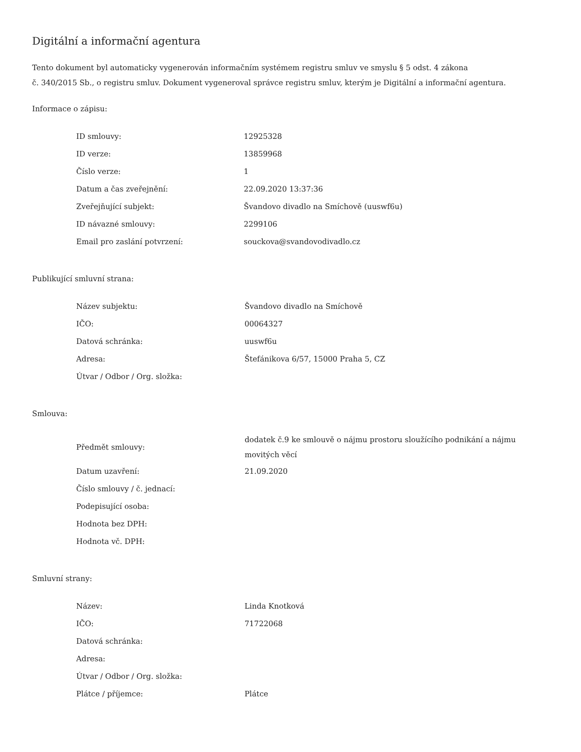Digitální a informační agentura
Tento dokument byl automaticky vygenerován informačním systémem registru smluv ve smyslu § 5 odst. 4 zákona
č. 340/2015 Sb., o registru smluv. Dokument vygeneroval správce registru smluv, kterým je Digitální a informační agentura.
Informace o zápisu:
| ID smlouvy: | 12925328 |
| ID verze: | 13859968 |
| Číslo verze: | 1 |
| Datum a čas zveřejnění: | 22.09.2020 13:37:36 |
| Zveřejňující subjekt: | Švandovo divadlo na Smíchově (uuswf6u) |
| ID návazné smlouvy: | 2299106 |
| Email pro zaslání potvrzení: | souckova@svandovodivadlo.cz |
Publikující smluvní strana:
| Název subjektu: | Švandovo divadlo na Smíchově |
| IČO: | 00064327 |
| Datová schránka: | uuswf6u |
| Adresa: | Štefánikova 6/57, 15000 Praha 5, CZ |
| Útvar / Odbor / Org. složka: | |
Smlouva:
| Předmět smlouvy: | dodatek č.9 ke smlouvě o nájmu prostoru sloužícího podnikání a nájmu movitých věcí |
| Datum uzavření: | 21.09.2020 |
| Číslo smlouvy / č. jednací: | |
| Podepisující osoba: | |
| Hodnota bez DPH: | |
| Hodnota vč. DPH: | |
Smluvní strany:
| Název: | Linda Knotková |
| IČO: | 71722068 |
| Datová schránka: | |
| Adresa: | |
| Útvar / Odbor / Org. složka: | |
| Plátce / příjemce: | Plátce |